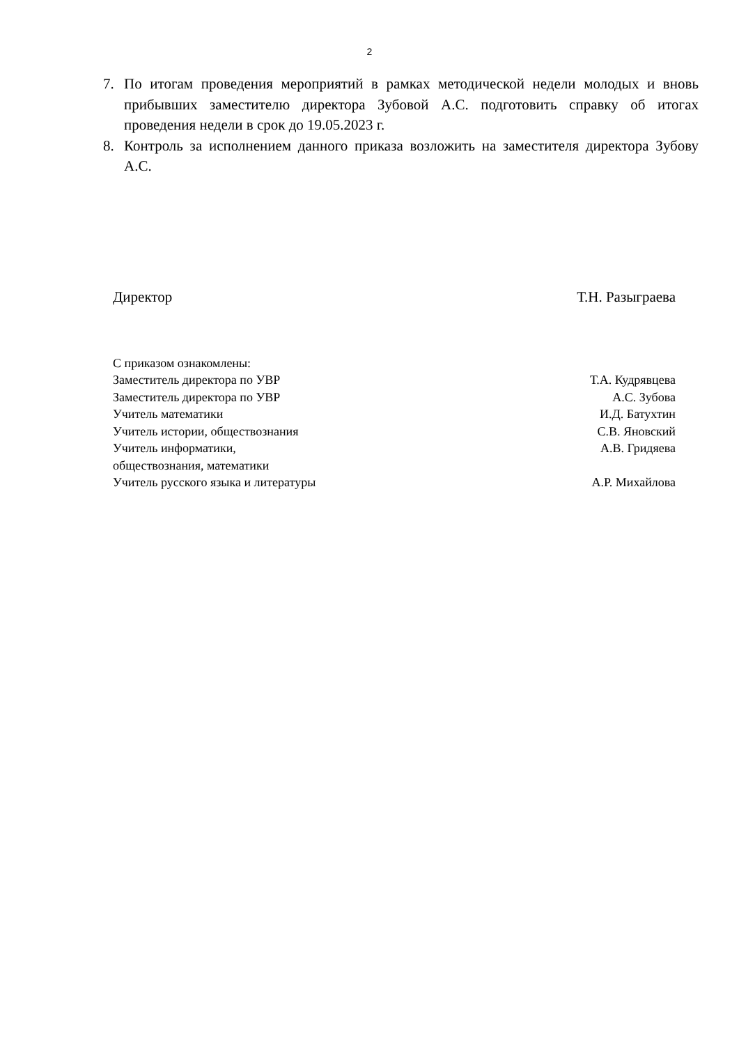2
7. По итогам проведения мероприятий в рамках методической недели молодых и вновь прибывших заместителю директора Зубовой А.С. подготовить справку об итогах проведения недели в срок до 19.05.2023 г.
8. Контроль за исполнением данного приказа возложить на заместителя директора Зубову А.С.
Директор Т.Н. Разыграева
С приказом ознакомлены:
Заместитель директора по УВР Т.А. Кудрявцева
Заместитель директора по УВР А.С. Зубова
Учитель математики И.Д. Батухтин
Учитель истории, обществознания С.В. Яновский
Учитель информатики,
обществознания, математики А.В. Гридяева
Учитель русского языка и литературы А.Р. Михайлова